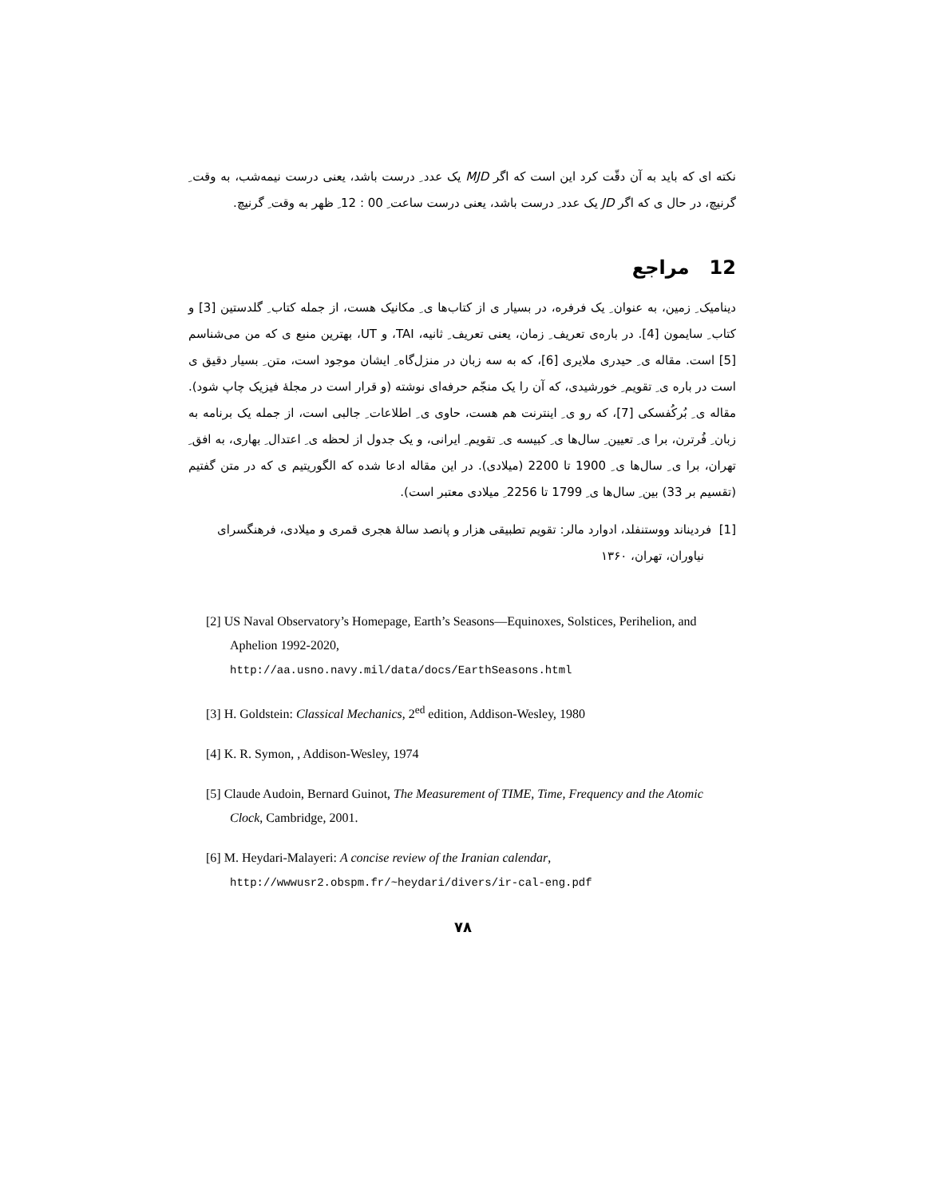نکته ای که باید به آن دقّت کرد این است که اگر MJD یک عدد ِ درست باشد، یعنی درست نیمه‌شب، به وقت ِ گرنیچ، در حال ی که اگر JD یک عدد ِ درست باشد، یعنی درست ساعت ِ 00 : 12 ِ ظهر به وقت ِ گرنیچ.
12 مراجع
دینامیک ِ زمین، به عنوان ِ یک فرفره، در بسیار ی از کتاب‌ها ی ِ مکانیک هست، از جمله کتاب ِ گلدستین [3] و کتاب ِ سایمون [4]. در باره‌ی تعریف ِ زمان، یعنی تعریف ِ ثانیه، TAI، و UT، بهترین منبع ی که من می‌شناسم [5] است. مقاله ی ِ حیدری ملایری [6]، که به سه زبان در منزل‌گاه ِ ایشان موجود است، متن ِ بسیار دقیق ی است در باره ی ِ تقویم ِ خورشیدی، که آن را یک منجّم حرفه‌ای نوشته (و قرار است در مجلهٔ فیزیک چاپ شود). مقاله ی ِ بُرکُفسکی [7]، که رو ی ِ اینترنت هم هست، حاوی ی ِ اطلاعات ِ جالبی است، از جمله یک برنامه به زبان ِ فُرترن، برا ی ِ تعیین ِ سال‌ها ی ِ کبیسه ی ِ تقویم ِ ایرانی، و یک جدول از لحظه ی ِ اعتدال ِ بهاری، به افق ِ تهران، برا ی ِ سال‌ها ی ِ 1900 تا 2200 (میلادی). در این مقاله ادعا شده که الگوریتیم ی که در متن گفتیم (تقسیم بر 33) بین ِ سال‌ها ی ِ 1799 تا 2256 ِ میلادی معتبر است).
[1] فردیناند ووستنفلد، ادوارد مالر: تقویم تطبیقی هزار و پانصد سالهٔ هجری قمری و میلادی، فرهنگسرای نیاوران، تهران، ۱۳۶۰
[2] US Naval Observatory’s Homepage, Earth’s Seasons—Equinoxes, Solstices, Perihelion, and Aphelion 1992-2020,
http://aa.usno.navy.mil/data/docs/EarthSeasons.html
[3] H. Goldstein: Classical Mechanics, 2<sup>ed</sup> edition, Addison-Wesley, 1980
[4] K. R. Symon, , Addison-Wesley, 1974
[5] Claude Audoin, Bernard Guinot, The Measurement of TIME, Time, Frequency and the Atomic Clock, Cambridge, 2001.
[6] M. Heydari-Malayeri: A concise review of the Iranian calendar,
http://wwwusr2.obspm.fr/~heydari/divers/ir-cal-eng.pdf
۷۸